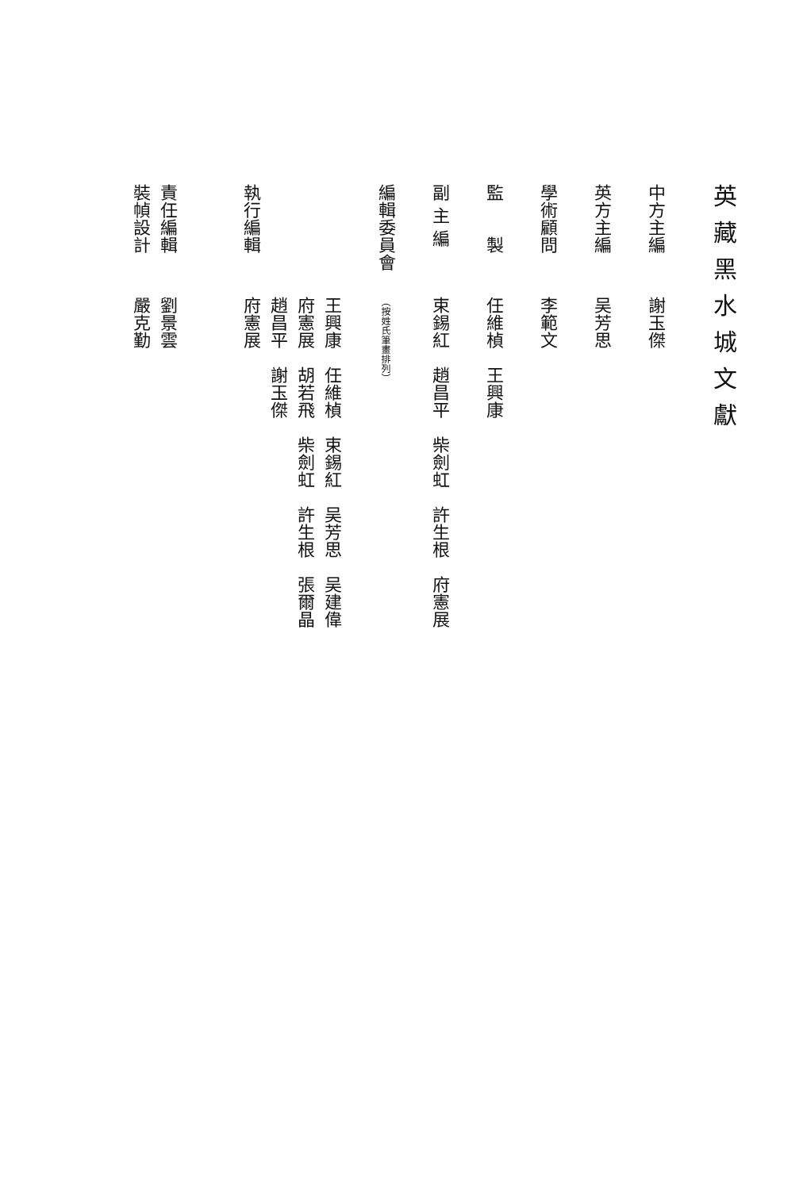英藏黑水城文獻
中方主編謝玉傑
英方主編吴芳思
學術顧問李範文
監　　製任維楨　王興康
副 主 編束錫紅　趙昌平　柴劍虹　許生根　府憲展
編輯委員會（按姓氏筆畫排列）
王興康　任維楨　束錫紅　吴芳思　吴建偉
府憲展　胡若飛　柴劍虹　許生根　張爾晶
趙昌平　謝玉傑
執行編輯府憲展
責任編輯劉景雲
裝幀設計嚴克勤